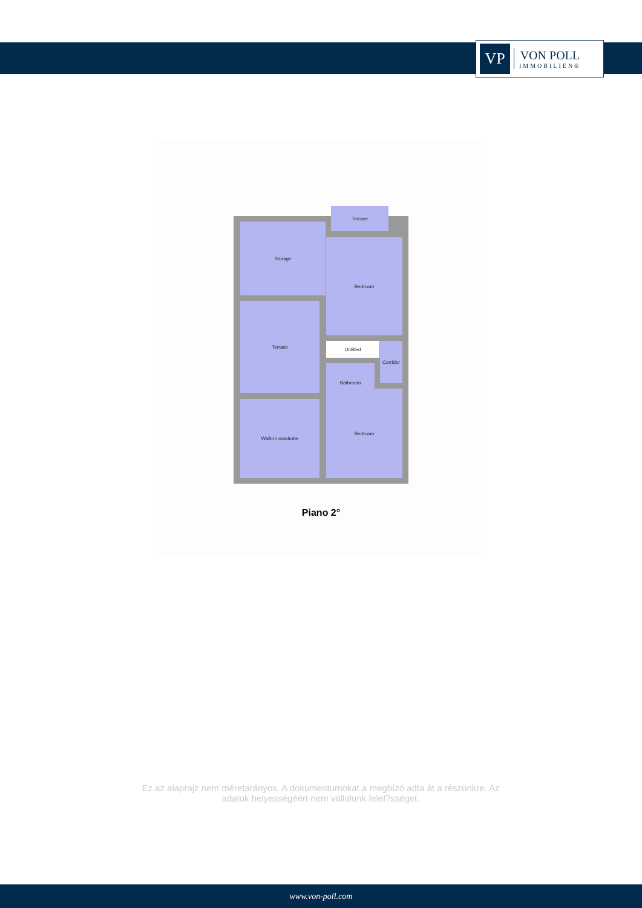VP
VON POLL
IMMOBILIEN®
Terrace
Storage
Bedroom
Terrace
Untitled
Corridor
Bathroom
Walk-in wardrobe
Bedroom
Piano 2°
Ez az alaprajz nem méretarányos. A dokumentumokat a megbízó adta át a részünkre. Az adatok helyességéért nem vállalunk felel?sséget.
www.von-poll.com